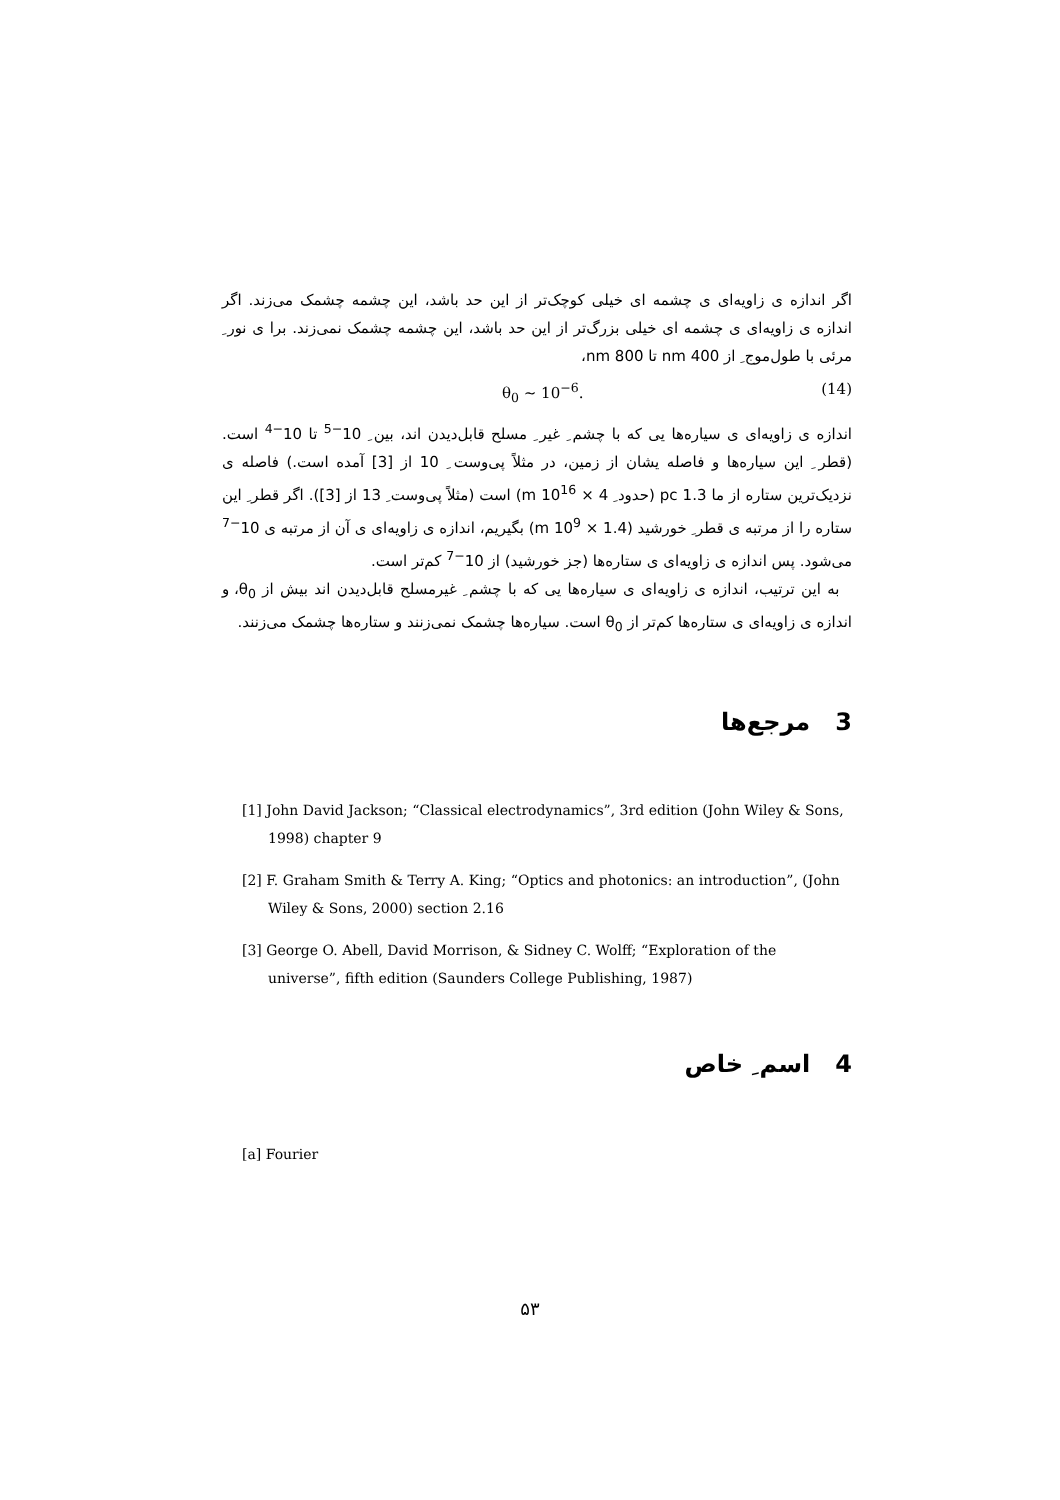اگر اندازه ی زاویه‌ای ی چشمه ای خیلی کوچک‌تر از این حد باشد، این چشمه چشمک می‌زند. اگر اندازه ی زاویه‌ای ی چشمه ای خیلی بزرگ‌تر از این حد باشد، این چشمه چشمک نمی‌زند. برا ی نور ِ مرئی با طول‌موج ِ از 400 nm تا 800 nm،
θ<sub>0</sub> ∼ 10<sup>−6</sup>. (14)
اندازه ی زاویه‌ای ی سیاره‌ها یی که با چشم ِ غیر ِ مسلح قابل‌دیدن اند، بین ِ 10<sup>−5</sup> تا 10<sup>−4</sup> است. (قطر ِ این سیاره‌ها و فاصله یشان از زمین، در مثلاً پی‌وست ِ 10 از [3] آمده است.) فاصله ی نزدیک‌ترین ستاره از ما 1.3 pc (حدود ِ 4 × 10<sup>16</sup> m) است (مثلاً پی‌وست ِ 13 از [3]). اگر قطر ِ این ستاره را از مرتبه ی قطر ِ خورشید (1.4 × 10<sup>9</sup> m) بگیریم، اندازه ی زاویه‌ای ی آن از مرتبه ی 10<sup>−7</sup> می‌شود. پس اندازه ی زاویه‌ای ی ستاره‌ها (جز خورشید) از 10<sup>−7</sup> کم‌تر است.
به این ترتیب، اندازه ی زاویه‌ای ی سیاره‌ها یی که با چشم ِ غیرمسلح قابل‌دیدن اند بیش از θ<sub>0</sub>، و اندازه ی زاویه‌ای ی ستاره‌ها کم‌تر از θ<sub>0</sub> است. سیاره‌ها چشمک نمی‌زنند و ستاره‌ها چشمک می‌زنند.
3 مرجع‌ها
[1] John David Jackson; “Classical electrodynamics”, 3rd edition (John Wiley & Sons, 1998) chapter 9
[2] F. Graham Smith & Terry A. King; “Optics and photonics: an introduction”, (John Wiley & Sons, 2000) section 2.16
[3] George O. Abell, David Morrison, & Sidney C. Wolff; “Exploration of the universe”, fifth edition (Saunders College Publishing, 1987)
4 اسم ِ خاص
[a] Fourier
۵۳